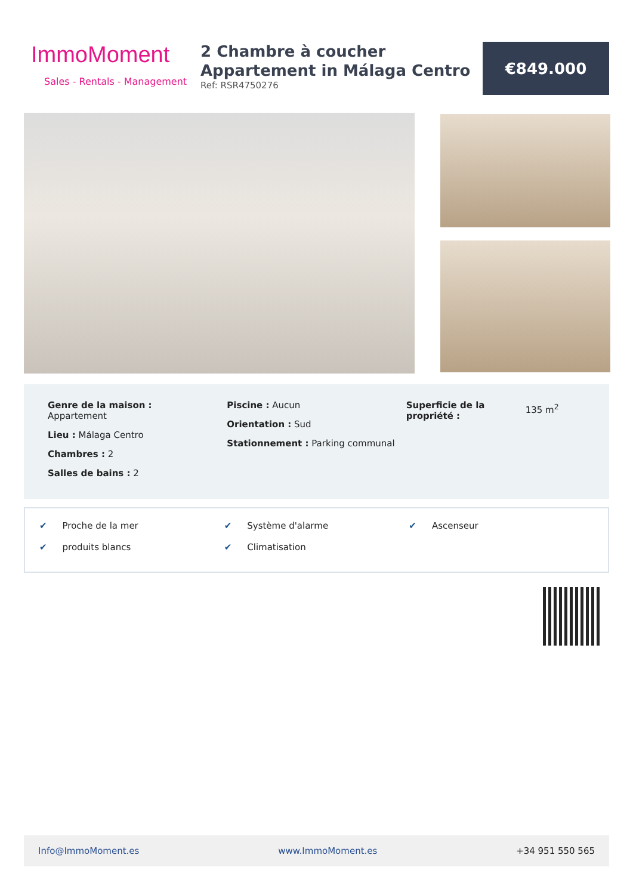ImmoMoment
Sales - Rentals - Management
2 Chambre à coucher
Appartement in Málaga Centro
Ref: RSR4750276
€849.000
Genre de la maison :
Appartement
Lieu : Málaga Centro
Chambres : 2
Salles de bains : 2
Piscine : Aucun
Orientation : Sud
Stationnement : Parking communal
Superficie de la propriété :
135 m<sup>2</sup>
✔ Proche de la mer
✔ Système d'alarme
✔ Ascenseur
✔ produits blancs
✔ Climatisation
Info@ImmoMoment.es www.ImmoMoment.es +34 951 550 565